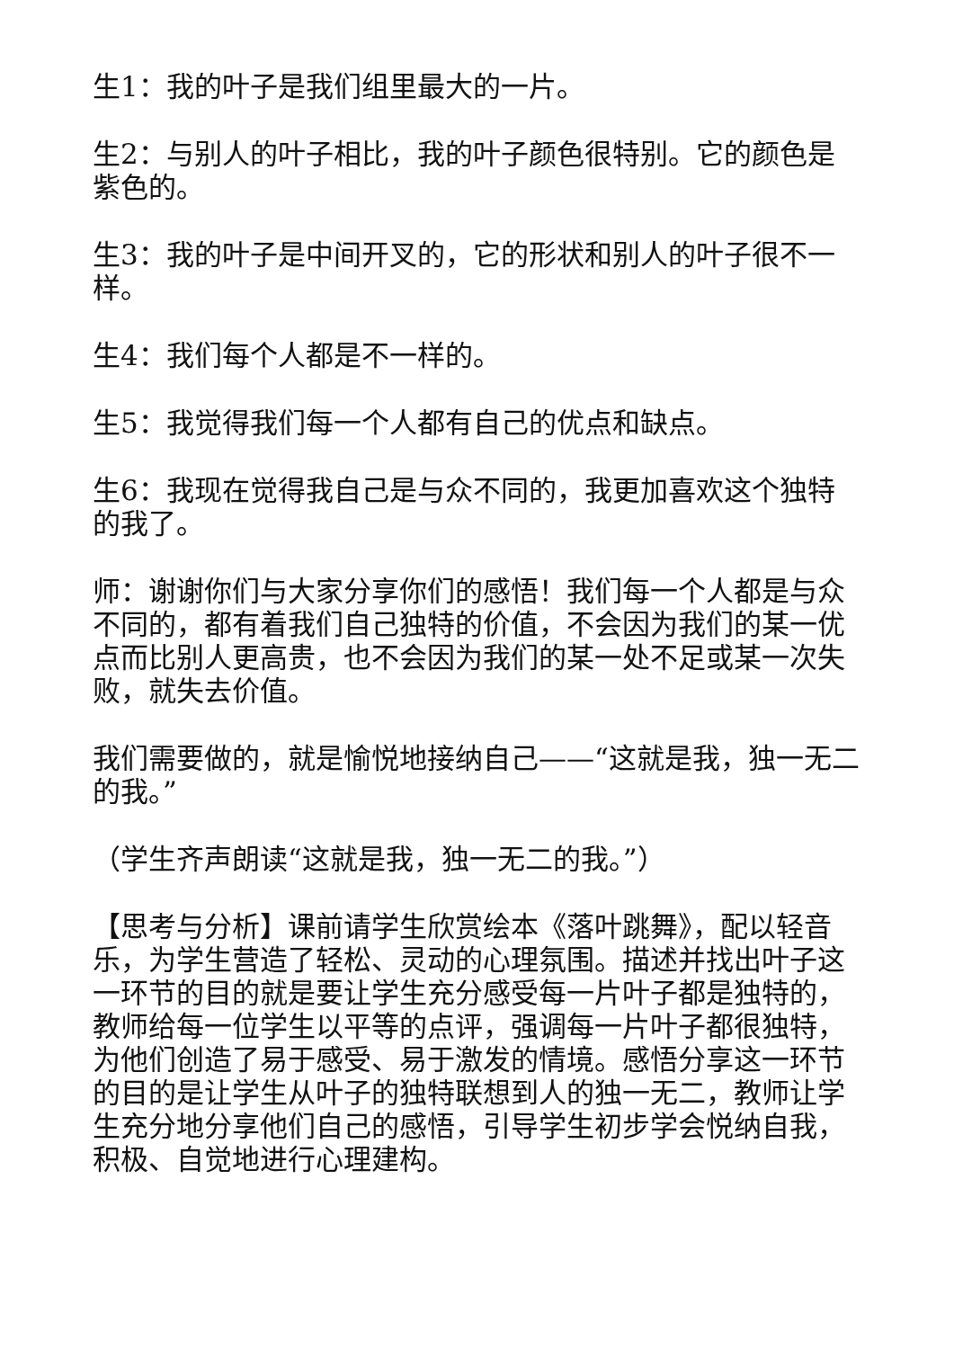生1：我的叶子是我们组里最大的一片。
生2：与别人的叶子相比，我的叶子颜色很特别。它的颜色是紫色的。
生3：我的叶子是中间开叉的，它的形状和别人的叶子很不一样。
生4：我们每个人都是不一样的。
生5：我觉得我们每一个人都有自己的优点和缺点。
生6：我现在觉得我自己是与众不同的，我更加喜欢这个独特的我了。
师：谢谢你们与大家分享你们的感悟！我们每一个人都是与众不同的，都有着我们自己独特的价值，不会因为我们的某一优点而比别人更高贵，也不会因为我们的某一处不足或某一次失败，就失去价值。
我们需要做的，就是愉悦地接纳自己——“这就是我，独一无二的我。”
（学生齐声朗读“这就是我，独一无二的我。”）
【思考与分析】课前请学生欣赏绘本《落叶跳舞》，配以轻音乐，为学生营造了轻松、灵动的心理氛围。描述并找出叶子这一环节的目的就是要让学生充分感受每一片叶子都是独特的，教师给每一位学生以平等的点评，强调每一片叶子都很独特，为他们创造了易于感受、易于激发的情境。感悟分享这一环节的目的是让学生从叶子的独特联想到人的独一无二，教师让学生充分地分享他们自己的感悟，引导学生初步学会悦纳自我，积极、自觉地进行心理建构。